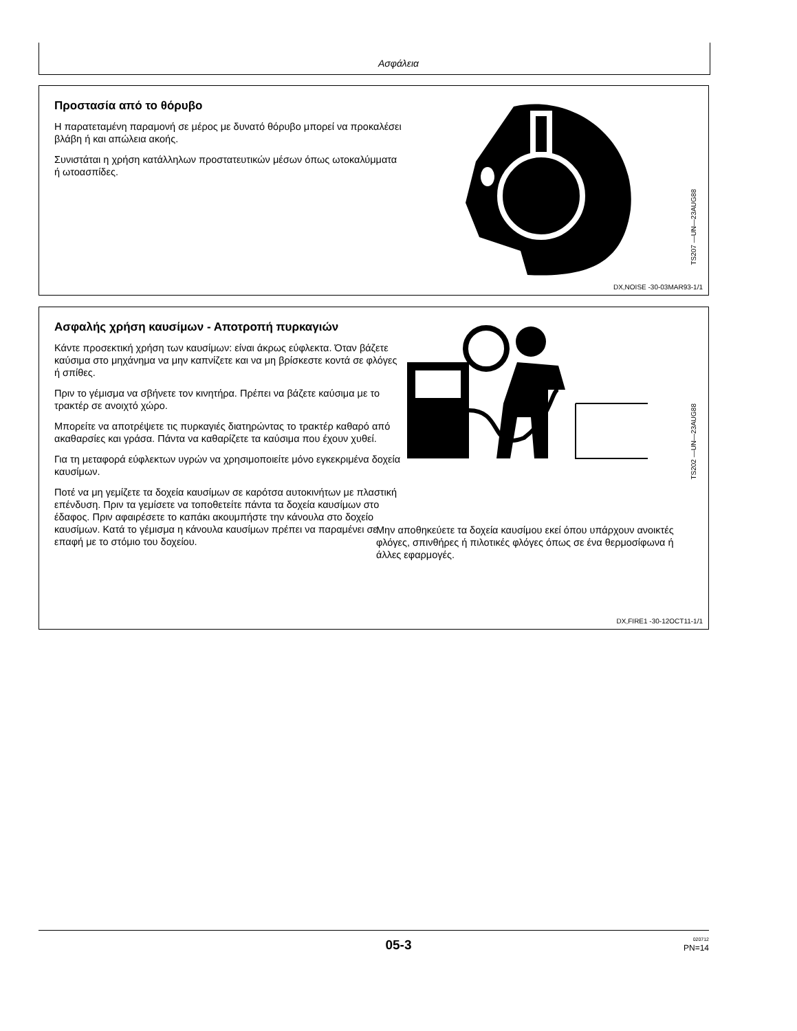Ασφάλεια
Προστασία από το θόρυβο
Η παρατεταμένη παραμονή σε μέρος με δυνατό θόρυβο μπορεί να προκαλέσει βλάβη ή και απώλεια ακοής.
Συνιστάται η χρήση κατάλληλων προστατευτικών μέσων όπως ωτοκαλύμματα ή ωτοασπίδες.
TS207 —UN—23AUG88
DX,NOISE -30-03MAR93-1/1
Ασφαλής χρήση καυσίμων - Αποτροπή πυρκαγιών
Κάντε προσεκτική χρήση των καυσίμων: είναι άκρως εύφλεκτα. Όταν βάζετε καύσιμα στο μηχάνημα να μην καπνίζετε και να μη βρίσκεστε κοντά σε φλόγες ή σπίθες.
Πριν το γέμισμα να σβήνετε τον κινητήρα. Πρέπει να βάζετε καύσιμα με το τρακτέρ σε ανοιχτό χώρο.
Μπορείτε να αποτρέψετε τις πυρκαγιές διατηρώντας το τρακτέρ καθαρό από ακαθαρσίες και γράσα. Πάντα να καθαρίζετε τα καύσιμα που έχουν χυθεί.
Για τη μεταφορά εύφλεκτων υγρών να χρησιμοποιείτε μόνο εγκεκριμένα δοχεία καυσίμων.
Ποτέ να μη γεμίζετε τα δοχεία καυσίμων σε καρότσα αυτοκινήτων με πλαστική επένδυση. Πριν τα γεμίσετε να τοποθετείτε πάντα τα δοχεία καυσίμων στο έδαφος. Πριν αφαιρέσετε το καπάκι ακουμπήστε την κάνουλα στο δοχείο καυσίμων. Κατά το γέμισμα η κάνουλα καυσίμων πρέπει να παραμένει σε επαφή με το στόμιο του δοχείου.
TS202 —UN—23AUG88
Μην αποθηκεύετε τα δοχεία καυσίμου εκεί όπου υπάρχουν ανοικτές φλόγες, σπινθήρες ή πιλοτικές φλόγες όπως σε ένα θερμοσίφωνα ή άλλες εφαρμογές.
DX,FIRE1 -30-12OCT11-1/1
05-3
020712
PN=14